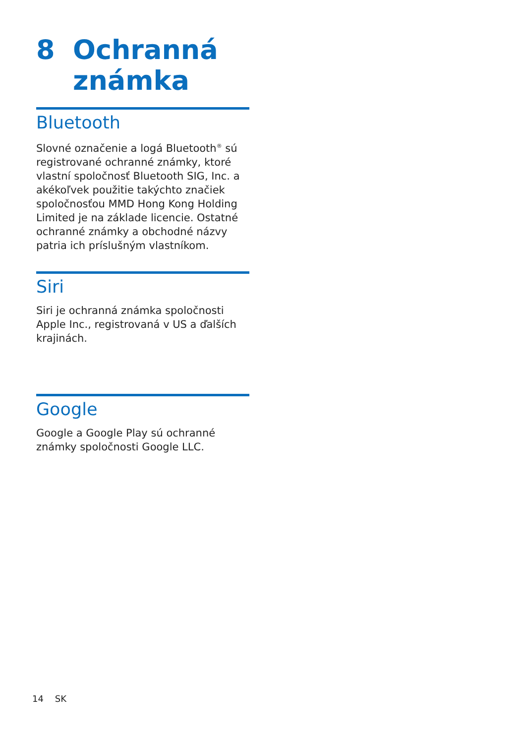8 Ochranná
známka
Bluetooth
Slovné označenie a logá Bluetooth<sup>®</sup> sú registrované ochranné známky, ktoré vlastní spoločnosť Bluetooth SIG, Inc. a akékoľvek použitie takýchto značiek spoločnosťou MMD Hong Kong Holding Limited je na základe licencie. Ostatné ochranné známky a obchodné názvy patria ich príslušným vlastníkom.
Siri
Siri je ochranná známka spoločnosti Apple Inc., registrovaná v US a ďalších krajinách.
Google
Google a Google Play sú ochranné známky spoločnosti Google LLC.
14 SK